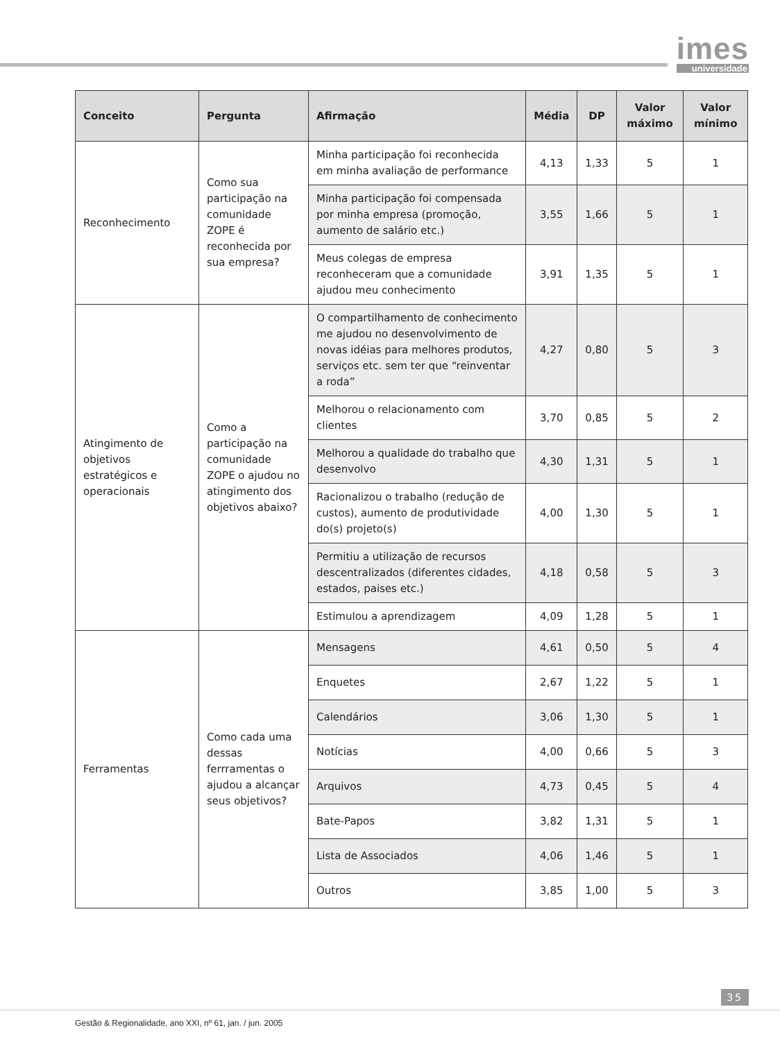imes
universidade
| Conceito | Pergunta | Afirmação | Média | DP | Valor máximo | Valor mínimo |
| --- | --- | --- | --- | --- | --- | --- |
| Reconhecimento | Como sua participação na comunidade ZOPE é reconhecida por sua empresa? | Minha participação foi reconhecida em minha avaliação de performance | 4,13 | 1,33 | 5 | 1 |
| | | Minha participação foi compensada por minha empresa (promoção, aumento de salário etc.) | 3,55 | 1,66 | 5 | 1 |
| | | Meus colegas de empresa reconheceram que a comunidade ajudou meu conhecimento | 3,91 | 1,35 | 5 | 1 |
| Atingimento de objetivos estratégicos e operacionais | Como a participação na comunidade ZOPE o ajudou no atingimento dos objetivos abaixo? | O compartilhamento de conhecimento me ajudou no desenvolvimento de novas idéias para melhores produtos, serviços etc. sem ter que “reinventar a roda” | 4,27 | 0,80 | 5 | 3 |
| | | Melhorou o relacionamento com clientes | 3,70 | 0,85 | 5 | 2 |
| | | Melhorou a qualidade do trabalho que desenvolvo | 4,30 | 1,31 | 5 | 1 |
| | | Racionalizou o trabalho (redução de custos), aumento de produtividade do(s) projeto(s) | 4,00 | 1,30 | 5 | 1 |
| | | Permitiu a utilização de recursos descentralizados (diferentes cidades, estados, paises etc.) | 4,18 | 0,58 | 5 | 3 |
| | | Estimulou a aprendizagem | 4,09 | 1,28 | 5 | 1 |
| Ferramentas | Como cada uma dessas ferrramentas o ajudou a alcançar seus objetivos? | Mensagens | 4,61 | 0,50 | 5 | 4 |
| | | Enquetes | 2,67 | 1,22 | 5 | 1 |
| | | Calendários | 3,06 | 1,30 | 5 | 1 |
| | | Notícias | 4,00 | 0,66 | 5 | 3 |
| | | Arquivos | 4,73 | 0,45 | 5 | 4 |
| | | Bate-Papos | 3,82 | 1,31 | 5 | 1 |
| | | Lista de Associados | 4,06 | 1,46 | 5 | 1 |
| | | Outros | 3,85 | 1,00 | 5 | 3 |
35
Gestão & Regionalidade, ano XXI, nº 61, jan. / jun. 2005